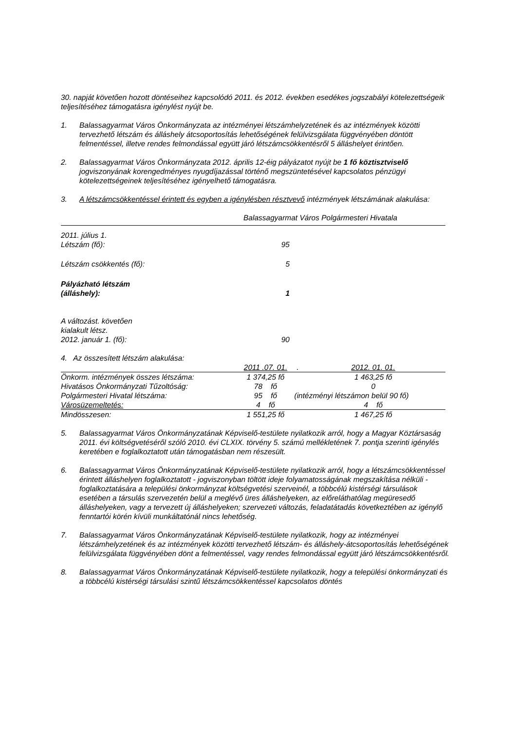30. napját követően hozott döntéseihez kapcsolódó 2011. és 2012. években esedékes jogszabályi kötelezettségeik teljesítéséhez támogatásra igénylést nyújt be.
1. Balassagyarmat Város Önkormányzata az intézményei létszámhelyzetének és az intézmények közötti tervezhető létszám és álláshely átcsoportosítás lehetőségének felülvizsgálata függvényében döntött felmentéssel, illetve rendes felmondással együtt járó létszámcsökkentésről 5 álláshelyet érintően.
2. Balassagyarmat Város Önkormányzata 2012. április 12-éig pályázatot nyújt be 1 fő köztisztviselő jogviszonyának korengedményes nyugdíjazással történő megszüntetésével kapcsolatos pénzügyi kötelezettségeinek teljesítéséhez igényelhető támogatásra.
3. A létszámcsökkentéssel érintett és egyben a igénylésben résztvevő intézmények létszámának alakulása:
Balassagyarmat Város Polgármesteri Hivatala
| 2011. július 1. Létszám (fő): | 95 |
| Létszám csökkentés (fő): | 5 |
| Pályázható létszám (álláshely): | 1 |
| A változást. követően kialakult létsz. 2012. január 1. (fő): | 90 |
4. Az összesített létszám alakulása:
| | 2011 .07. 01. | . | 2012. 01. 01. |
| Önkorm. intézmények összes létszáma: | 1 374,25 fő | | 1 463,25 fő |
| Hivatásos Önkormányzati Tűzoltóság: | 78 fő | | 0 |
| Polgármesteri Hivatal létszáma: | 95 fő | (intézményi létszámon belül 90 fő) | |
| Városüzemeltetés: | 4 fő | | 4 fő |
| Mindösszesen: | 1 551,25 fő | | 1 467,25 fő |
5. Balassagyarmat Város Önkormányzatának Képviselő-testülete nyilatkozik arról, hogy a Magyar Köztársaság 2011. évi költségvetéséről szóló 2010. évi CLXIX. törvény 5. számú mellékletének 7. pontja szerinti igénylés keretében e foglalkoztatott után támogatásban nem részesült.
6. Balassagyarmat Város Önkormányzatának Képviselő-testülete nyilatkozik arról, hogy a létszámcsökkentéssel érintett álláshelyen foglalkoztatott - jogviszonyban töltött ideje folyamatosságának megszakítása nélküli - foglalkoztatására a települési önkormányzat költségvetési szerveinél, a többcélú kistérségi társulások esetében a társulás szervezetén belül a meglévő üres álláshelyeken, az előreláthatólag megüresedő álláshelyeken, vagy a tervezett új álláshelyeken; szervezeti változás, feladatátadás következtében az igénylő fenntartói körén kívüli munkáltatónál nincs lehetőség.
7. Balassagyarmat Város Önkormányzatának Képviselő-testülete nyilatkozik, hogy az intézményei létszámhelyzetének és az intézmények közötti tervezhető létszám- és álláshely-átcsoportosítás lehetőségének felülvizsgálata függvényében dönt a felmentéssel, vagy rendes felmondással együtt járó létszámcsökkentésről.
8. Balassagyarmat Város Önkormányzatának Képviselő-testülete nyilatkozik, hogy a települési önkormányzati és a többcélú kistérségi társulási szintű létszámcsökkentéssel kapcsolatos döntés